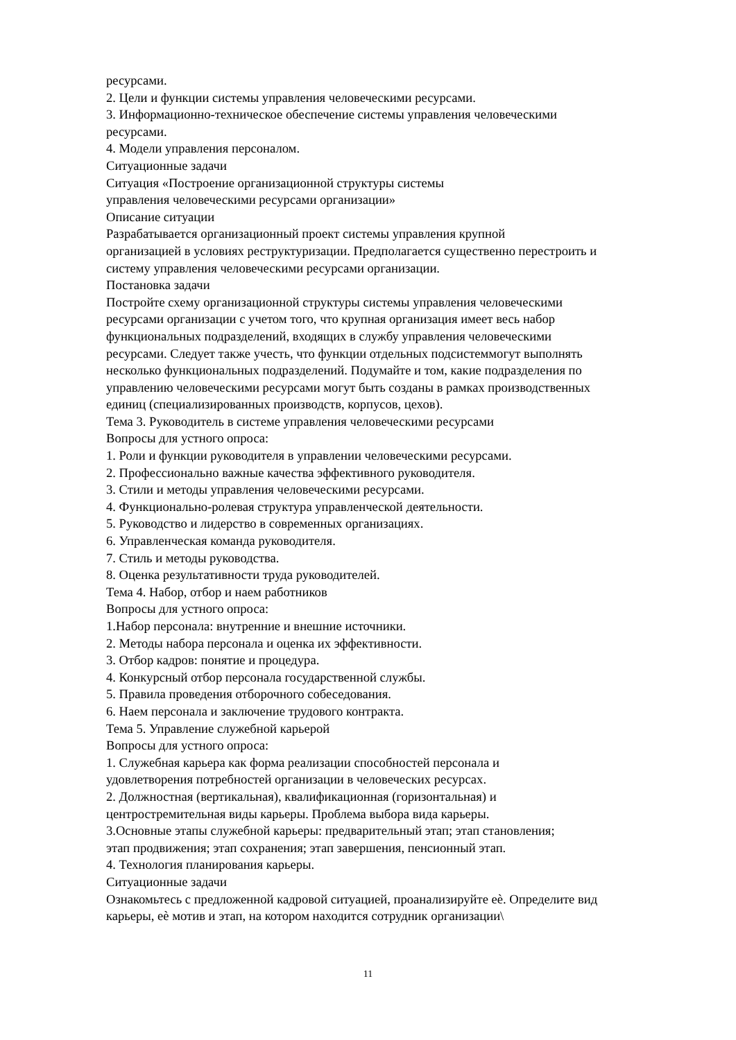ресурсами.
2. Цели и функции системы управления человеческими ресурсами.
3. Информационно-техническое обеспечение системы управления человеческими
ресурсами.
4. Модели управления персоналом.
Ситуационные задачи
Ситуация «Построение организационной структуры системы
управления человеческими ресурсами организации»
Описание ситуации
Разрабатывается организационный проект системы управления крупной
организацией в условиях реструктуризации. Предполагается существенно перестроить и
систему управления человеческими ресурсами организации.
Постановка задачи
Постройте схему организационной структуры системы управления человеческими
ресурсами организации с учетом того, что крупная организация имеет весь набор
функциональных подразделений, входящих в службу управления человеческими
ресурсами. Следует также учесть, что функции отдельных подсистеммогут выполнять
несколько функциональных подразделений. Подумайте и том, какие подразделения по
управлению человеческими ресурсами могут быть созданы в рамках производственных
единиц (специализированных производств, корпусов, цехов).
Тема 3. Руководитель в системе управления человеческими ресурсами
Вопросы для устного опроса:
1. Роли и функции руководителя в управлении человеческими ресурсами.
2. Профессионально важные качества эффективного руководителя.
3. Стили и методы управления человеческими ресурсами.
4. Функционально-ролевая структура управленческой деятельности.
5. Руководство и лидерство в современных организациях.
6. Управленческая команда руководителя.
7. Стиль и методы руководства.
8. Оценка результативности труда руководителей.
Тема 4. Набор, отбор и наем работников
Вопросы для устного опроса:
1.Набор персонала: внутренние и внешние источники.
2. Методы набора персонала и оценка их эффективности.
3. Отбор кадров: понятие и процедура.
4. Конкурсный отбор персонала государственной службы.
5. Правила проведения отборочного собеседования.
6. Наем персонала и заключение трудового контракта.
Тема 5. Управление служебной карьерой
Вопросы для устного опроса:
1. Служебная карьера как форма реализации способностей персонала и
удовлетворения потребностей организации в человеческих ресурсах.
2. Должностная (вертикальная), квалификационная (горизонтальная) и
центростремительная виды карьеры. Проблема выбора вида карьеры.
3.Основные этапы служебной карьеры: предварительный этап; этап становления;
этап продвижения; этап сохранения; этап завершения, пенсионный этап.
4. Технология планирования карьеры.
Ситуационные задачи
Ознакомьтесь с предложенной кадровой ситуацией, проанализируйте еѐ. Определите вид
карьеры, еѐ мотив и этап, на котором находится сотрудник организации\
11